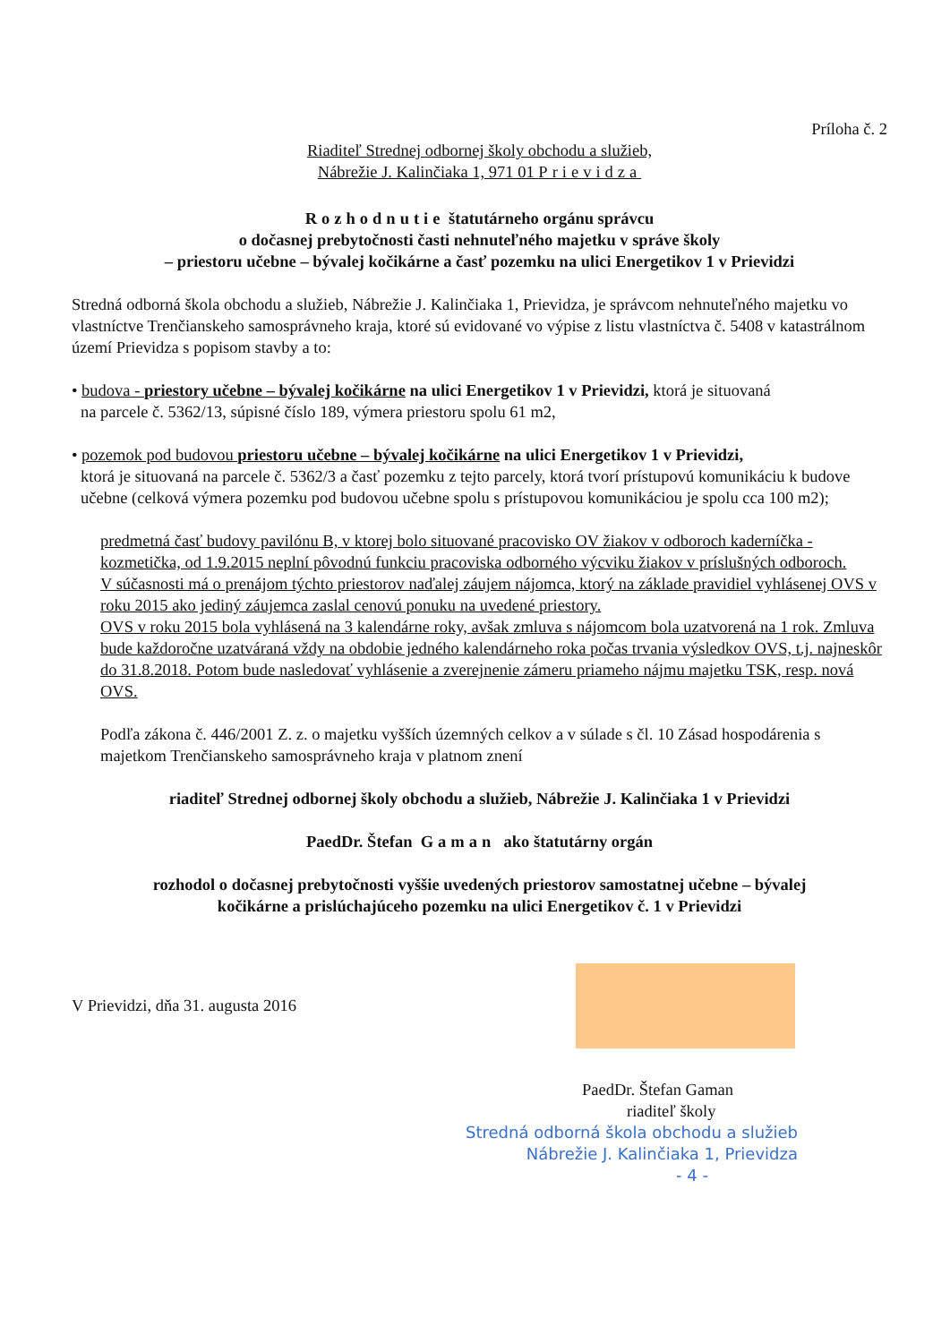Príloha č. 2
Riaditeľ Strednej odbornej školy obchodu a služieb,
Nábrežie J. Kalinčiaka 1, 971 01 Prievidza
Rozhodnutie štatutárneho orgánu správcu
o dočasnej prebytočnosti časti nehnuteľného majetku v správe školy
– priestoru učebne – bývalej kočikárne a časť pozemku na ulici Energetikov 1 v Prievidzi
Stredná odborná škola obchodu a služieb, Nábrežie J. Kalinčiaka 1, Prievidza, je správcom nehnuteľného majetku vo vlastníctve Trenčianskeho samosprávneho kraja, ktoré sú evidované vo výpise z listu vlastníctva č. 5408 v katastrálnom území Prievidza s popisom stavby a to:
• budova - priestory učebne – bývalej kočikárne na ulici Energetikov 1 v Prievidzi, ktorá je situovaná
na parcele č. 5362/13, súpisné číslo 189, výmera priestoru spolu 61 m2,
• pozemok pod budovou priestoru učebne – bývalej kočikárne na ulici Energetikov 1 v Prievidzi,
ktorá je situovaná na parcele č. 5362/3 a časť pozemku z tejto parcely, ktorá tvorí prístupovú komunikáciu k budove učebne (celková výmera pozemku pod budovou učebne spolu s prístupovou komunikáciou je spolu cca 100 m2);
predmetná časť budovy pavilónu B, v ktorej bolo situované pracovisko OV žiakov v odboroch kaderníčka - kozmetička, od 1.9.2015 neplní pôvodnú funkciu pracoviska odborného výcviku žiakov v príslušných odboroch.
V súčasnosti má o prenájom týchto priestorov naďalej záujem nájomca, ktorý na základe pravidiel vyhlásenej OVS v roku 2015 ako jediný záujemca zaslal cenovú ponuku na uvedené priestory.
OVS v roku 2015 bola vyhlásená na 3 kalendárne roky, avšak zmluva s nájomcom bola uzatvorená na 1 rok. Zmluva bude každoročne uzatváraná vždy na obdobie jedného kalendárneho roka počas trvania výsledkov OVS, t.j. najneskôr do 31.8.2018. Potom bude nasledovať vyhlásenie a zverejnenie zámeru priameho nájmu majetku TSK, resp. nová OVS.
Podľa zákona č. 446/2001 Z. z. o majetku vyšších územných celkov a v súlade s čl. 10 Zásad hospodárenia s majetkom Trenčianskeho samosprávneho kraja v platnom znení
riaditeľ Strednej odbornej školy obchodu a služieb, Nábrežie J. Kalinčiaka 1 v Prievidzi
PaedDr. Štefan Gaman ako štatutárny orgán
rozhodol o dočasnej prebytočnosti vyššie uvedených priestorov samostatnej učebne – bývalej
kočikárne a prislúchajúceho pozemku na ulici Energetikov č. 1 v Prievidzi
V Prievidzi, dňa 31. augusta 2016
PaedDr. Štefan Gaman
riaditeľ školy
Stredná odborná škola obchodu a služieb
Nábrežie J. Kalinčiaka 1, Prievidza
- 4 -